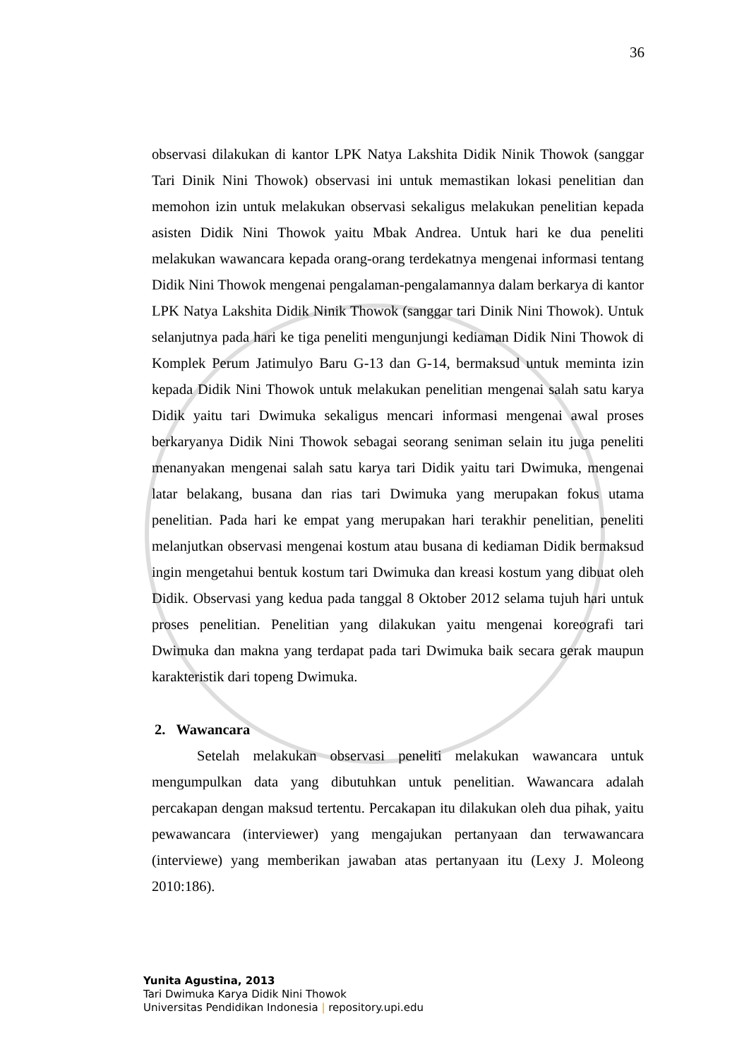36
observasi dilakukan di kantor LPK Natya Lakshita Didik Ninik Thowok (sanggar Tari Dinik Nini Thowok) observasi ini untuk memastikan lokasi penelitian dan memohon izin untuk melakukan observasi sekaligus melakukan penelitian kepada asisten Didik Nini Thowok yaitu Mbak Andrea. Untuk hari ke dua peneliti melakukan wawancara kepada orang-orang terdekatnya mengenai informasi tentang Didik Nini Thowok mengenai pengalaman-pengalamannya dalam berkarya di kantor LPK Natya Lakshita Didik Ninik Thowok (sanggar tari Dinik Nini Thowok). Untuk selanjutnya pada hari ke tiga peneliti mengunjungi kediaman Didik Nini Thowok di Komplek Perum Jatimulyo Baru G-13 dan G-14, bermaksud untuk meminta izin kepada Didik Nini Thowok untuk melakukan penelitian mengenai salah satu karya Didik yaitu tari Dwimuka sekaligus mencari informasi mengenai awal proses berkaryanya Didik Nini Thowok sebagai seorang seniman selain itu juga peneliti menanyakan mengenai salah satu karya tari Didik yaitu tari Dwimuka, mengenai latar belakang, busana dan rias tari Dwimuka yang merupakan fokus utama penelitian. Pada hari ke empat yang merupakan hari terakhir penelitian, peneliti melanjutkan observasi mengenai kostum atau busana di kediaman Didik bermaksud ingin mengetahui bentuk kostum tari Dwimuka dan kreasi kostum yang dibuat oleh Didik. Observasi yang kedua pada tanggal 8 Oktober 2012 selama tujuh hari untuk proses penelitian. Penelitian yang dilakukan yaitu mengenai koreografi tari Dwimuka dan makna yang terdapat pada tari Dwimuka baik secara gerak maupun karakteristik dari topeng Dwimuka.
2. Wawancara
Setelah melakukan observasi peneliti melakukan wawancara untuk mengumpulkan data yang dibutuhkan untuk penelitian. Wawancara adalah percakapan dengan maksud tertentu. Percakapan itu dilakukan oleh dua pihak, yaitu pewawancara (interviewer) yang mengajukan pertanyaan dan terwawancara (interviewe) yang memberikan jawaban atas pertanyaan itu (Lexy J. Moleong 2010:186).
Yunita Agustina, 2013
Tari Dwimuka Karya Didik Nini Thowok
Universitas Pendidikan Indonesia | repository.upi.edu